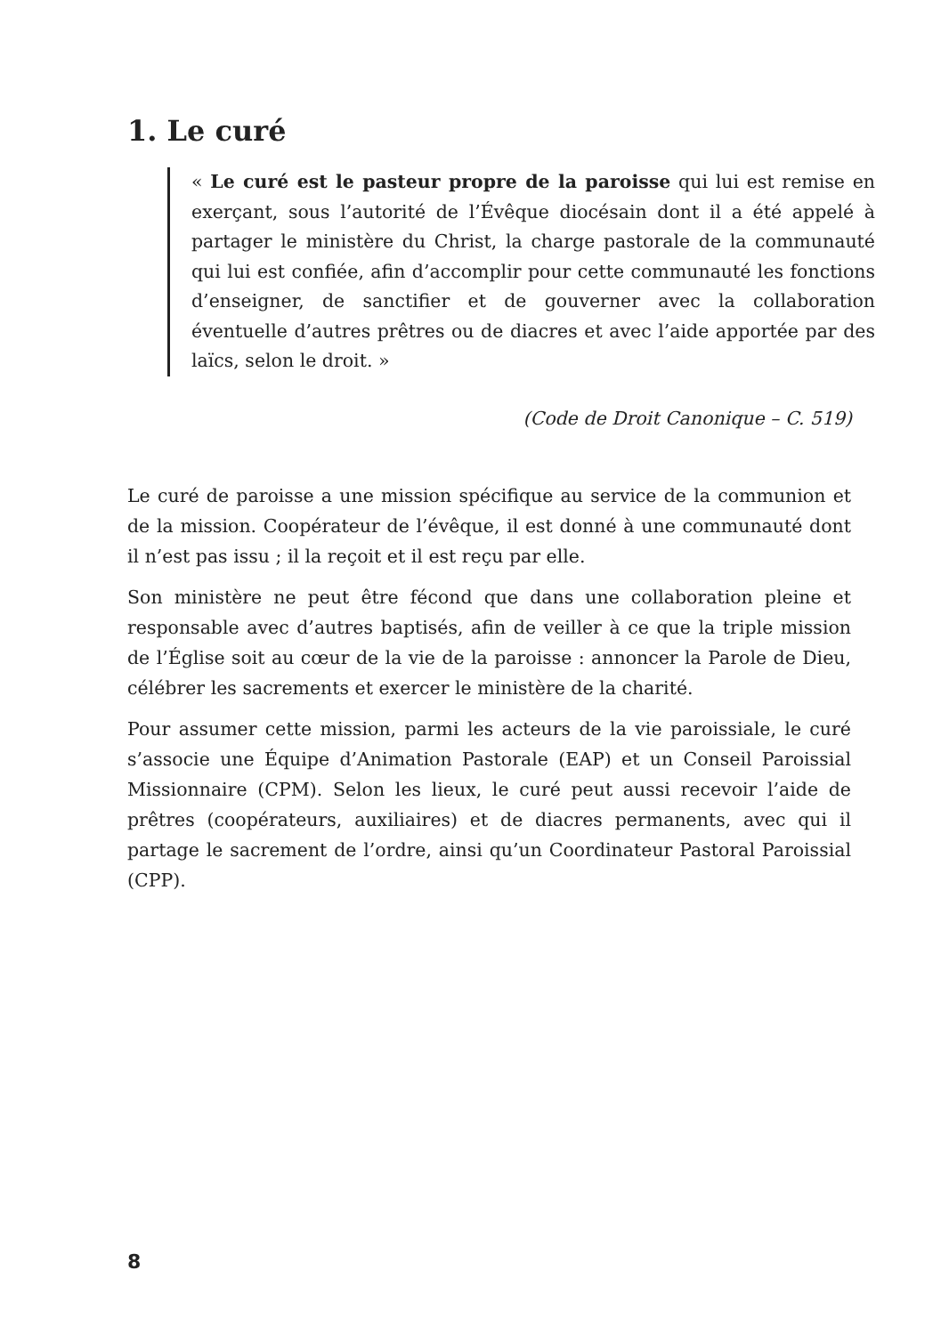1. Le curé
« Le curé est le pasteur propre de la paroisse qui lui est remise en exerçant, sous l’autorité de l’Évêque diocésain dont il a été appelé à partager le ministère du Christ, la charge pastorale de la communauté qui lui est confiée, afin d’accomplir pour cette communauté les fonctions d’enseigner, de sanctifier et de gouverner avec la collaboration éventuelle d’autres prêtres ou de diacres et avec l’aide apportée par des laïcs, selon le droit. »
(Code de Droit Canonique – C. 519)
Le curé de paroisse a une mission spécifique au service de la communion et de la mission. Coopérateur de l’évêque, il est donné à une communauté dont il n’est pas issu ; il la reçoit et il est reçu par elle.
Son ministère ne peut être fécond que dans une collaboration pleine et responsable avec d’autres baptisés, afin de veiller à ce que la triple mission de l’Église soit au cœur de la vie de la paroisse : annoncer la Parole de Dieu, célébrer les sacrements et exercer le ministère de la charité.
Pour assumer cette mission, parmi les acteurs de la vie paroissiale, le curé s’associe une Équipe d’Animation Pastorale (EAP) et un Conseil Paroissial Missionnaire (CPM). Selon les lieux, le curé peut aussi recevoir l’aide de prêtres (coopérateurs, auxiliaires) et de diacres permanents, avec qui il partage le sacrement de l’ordre, ainsi qu’un Coordinateur Pastoral Paroissial (CPP).
8